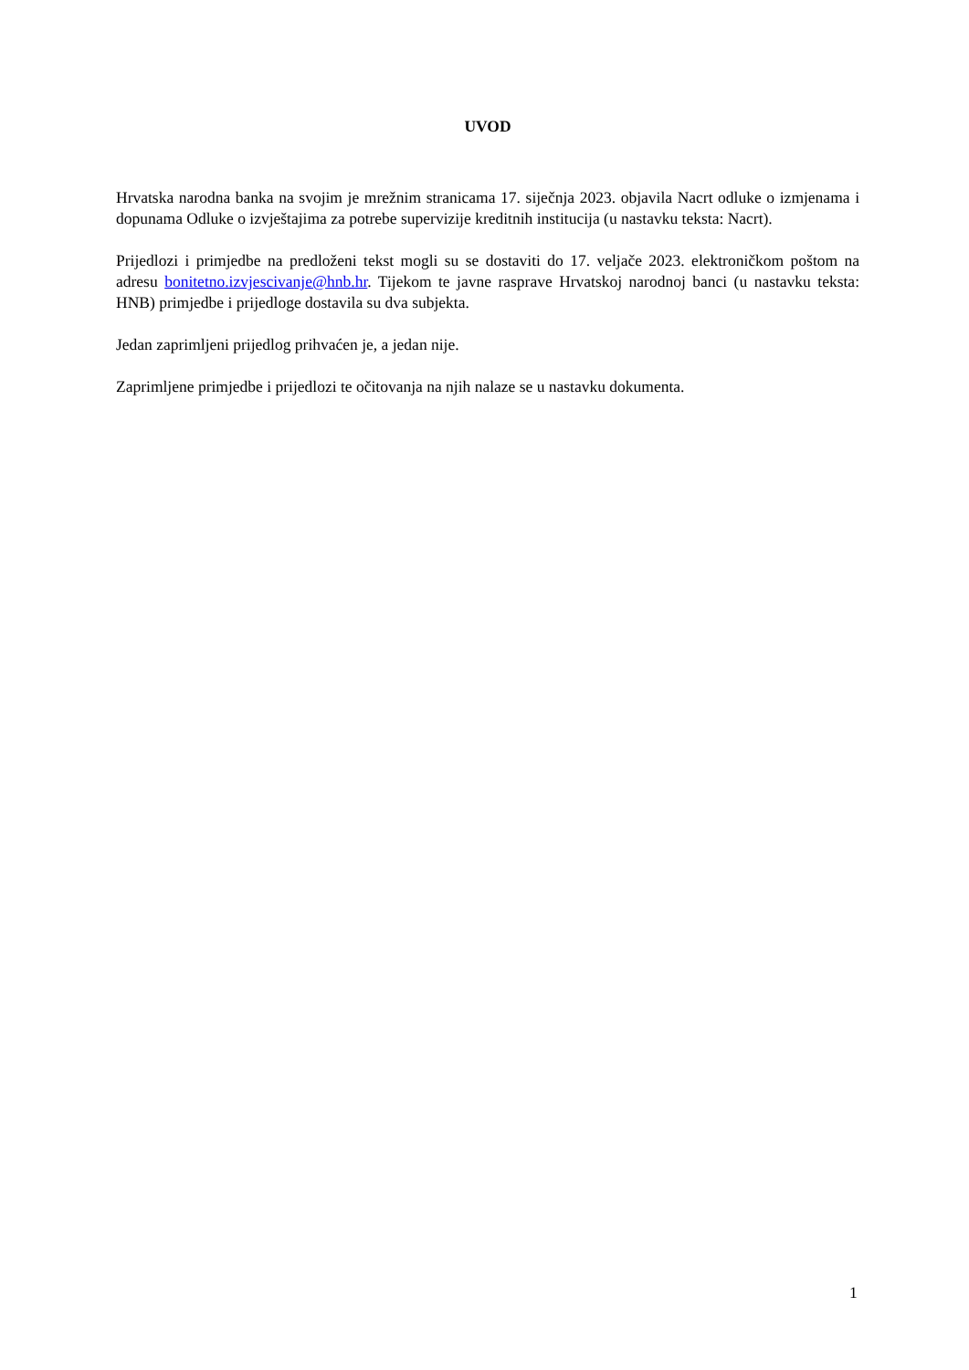UVOD
Hrvatska narodna banka na svojim je mrežnim stranicama 17. siječnja 2023. objavila Nacrt odluke o izmjenama i dopunama Odluke o izvještajima za potrebe supervizije kreditnih institucija (u nastavku teksta: Nacrt).
Prijedlozi i primjedbe na predloženi tekst mogli su se dostaviti do 17. veljače 2023. elektroničkom poštom na adresu bonitetno.izvjescivanje@hnb.hr. Tijekom te javne rasprave Hrvatskoj narodnoj banci (u nastavku teksta: HNB) primjedbe i prijedloge dostavila su dva subjekta.
Jedan zaprimljeni prijedlog prihvaćen je, a jedan nije.
Zaprimljene primjedbe i prijedlozi te očitovanja na njih nalaze se u nastavku dokumenta.
1